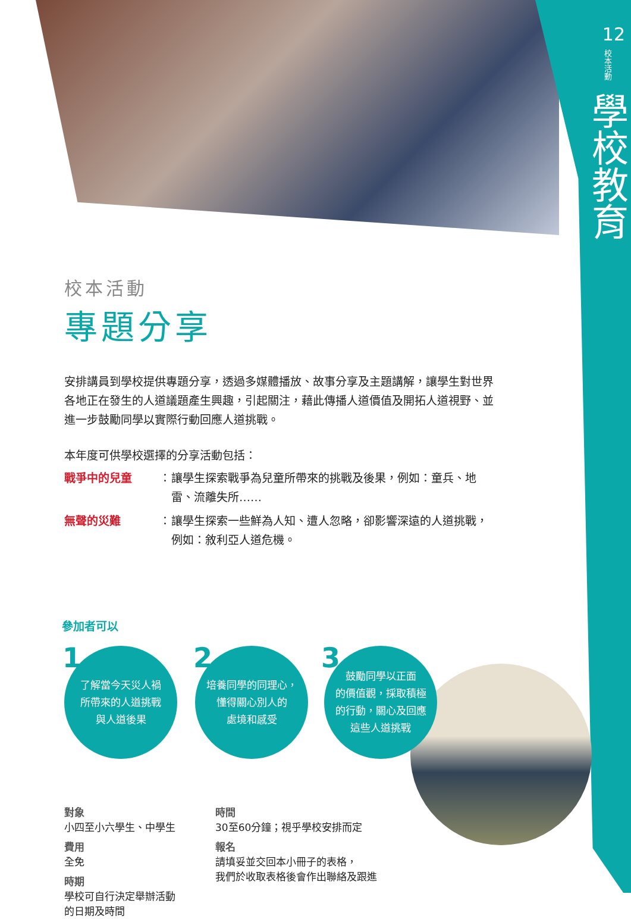12
校本活動
學校教育
校本活動
專題分享
安排講員到學校提供專題分享，透過多媒體播放、故事分享及主題講解，讓學生對世界各地正在發生的人道議題產生興趣，引起關注，藉此傳播人道價值及開拓人道視野、並進一步鼓勵同學以實際行動回應人道挑戰。
本年度可供學校選擇的分享活動包括：
戰爭中的兒童 ： 讓學生探索戰爭為兒童所帶來的挑戰及後果，例如：童兵、地雷、流離失所……
無聲的災難 ： 讓學生探索一些鮮為人知、遭人忽略，卻影響深遠的人道挑戰，例如：敘利亞人道危機。
參加者可以
1
了解當今天災人禍
所帶來的人道挑戰
與人道後果
2
培養同學的同理心，
懂得關心別人的
處境和感受
3
鼓勵同學以正面
的價值觀，採取積極
的行動，關心及回應
這些人道挑戰
對象
小四至小六學生、中學生
費用
全免
時期
學校可自行決定舉辦活動
的日期及時間
時間
30至60分鐘；視乎學校安排而定
報名
請填妥並交回本小冊子的表格，
我們於收取表格後會作出聯絡及跟進